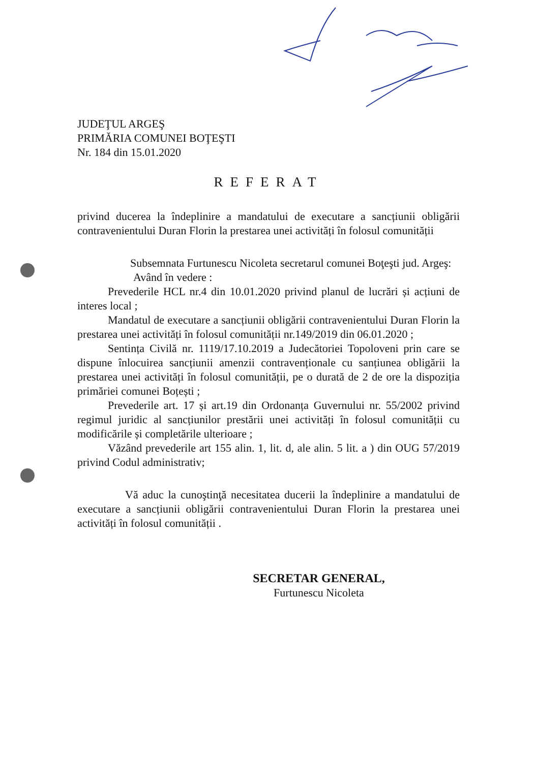JUDEŢUL ARGEŞ
PRIMĂRIA COMUNEI BOŢEŞTI
Nr. 184 din 15.01.2020
REFERAT
privind ducerea la îndeplinire a mandatului de executare a sancțiunii obligării contravenientului Duran Florin la prestarea unei activități în folosul comunității
Subsemnata Furtunescu Nicoleta secretarul comunei Boţeşti jud. Argeş:
Având în vedere :
Prevederile HCL nr.4 din 10.01.2020 privind planul de lucrări și acțiuni de interes local ;
Mandatul de executare a sancțiunii obligării contravenientului Duran Florin la prestarea unei activități în folosul comunității nr.149/2019 din 06.01.2020 ;
Sentința Civilă nr. 1119/17.10.2019 a Judecătoriei Topoloveni prin care se dispune înlocuirea sancțiunii amenzii contravenționale cu sanțiunea obligării la prestarea unei activități în folosul comunității, pe o durată de 2 de ore la dispoziția primăriei comunei Boțești ;
Prevederile art. 17 și art.19 din Ordonanța Guvernului nr. 55/2002 privind regimul juridic al sancțiunilor prestării unei activități în folosul comunității cu modificările și completările ulterioare ;
Văzând prevederile art 155 alin. 1, lit. d, ale alin. 5 lit. a ) din OUG 57/2019 privind Codul administrativ;
Vă aduc la cunoştinţă necesitatea ducerii la îndeplinire a mandatului de executare a sancțiunii obligării contravenientului Duran Florin la prestarea unei activități în folosul comunității .
SECRETAR GENERAL,
Furtunescu Nicoleta